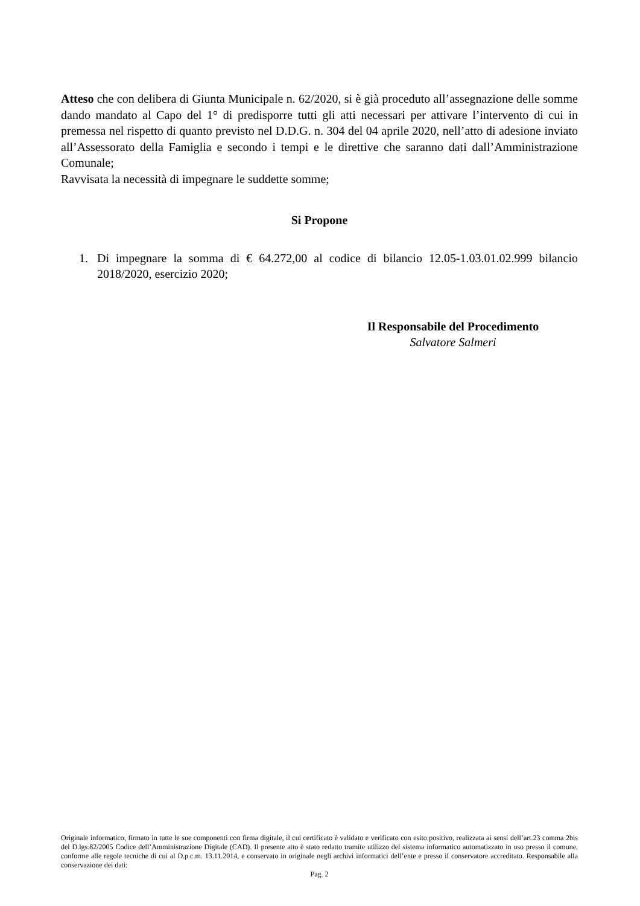Atteso che con delibera di Giunta Municipale n. 62/2020, si è già proceduto all’assegnazione delle somme dando mandato al Capo del 1° di predisporre tutti gli atti necessari per attivare l’intervento di cui in premessa nel rispetto di quanto previsto nel D.D.G. n. 304 del 04 aprile 2020, nell’atto di adesione inviato all’Assessorato della Famiglia e secondo i tempi e le direttive che saranno dati dall’Amministrazione Comunale;
Ravvisata la necessità di impegnare le suddette somme;
Si Propone
1. Di impegnare la somma di € 64.272,00 al codice di bilancio 12.05-1.03.01.02.999 bilancio 2018/2020, esercizio 2020;
Il Responsabile del Procedimento
Salvatore Salmeri
Originale informatico, firmato in tutte le sue componenti con firma digitale, il cui certificato è validato e verificato con esito positivo, realizzata ai sensi dell’art.23 comma 2bis del D.lgs.82/2005 Codice dell’Amministrazione Digitale (CAD). Il presente atto è stato redatto tramite utilizzo del sistema informatico automatizzato in uso presso il comune, conforme alle regole tecniche di cui al D.p.c.m. 13.11.2014, e conservato in originale negli archivi informatici dell’ente e presso il conservatore accreditato. Responsabile alla conservazione dei dati:
Pag. 2